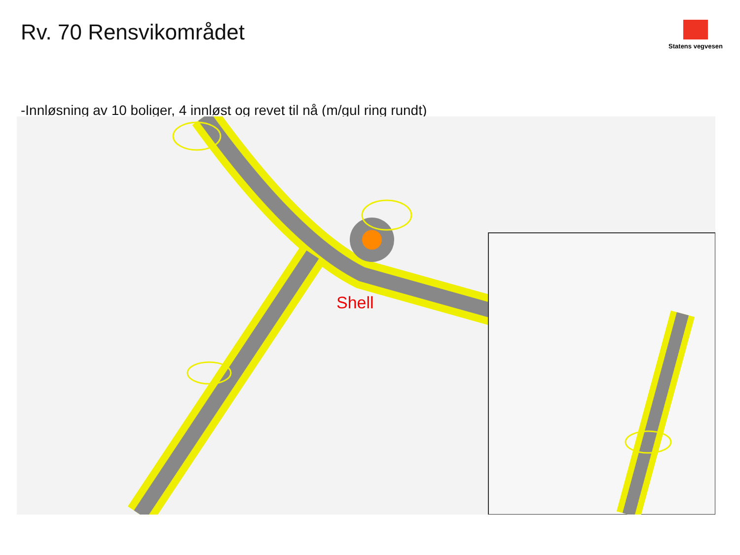Rv. 70 Rensvikområdet
Statens vegvesen
-Innløsning av 10 boliger, 4 innløst og revet til nå (m/gul ring rundt)
Shell